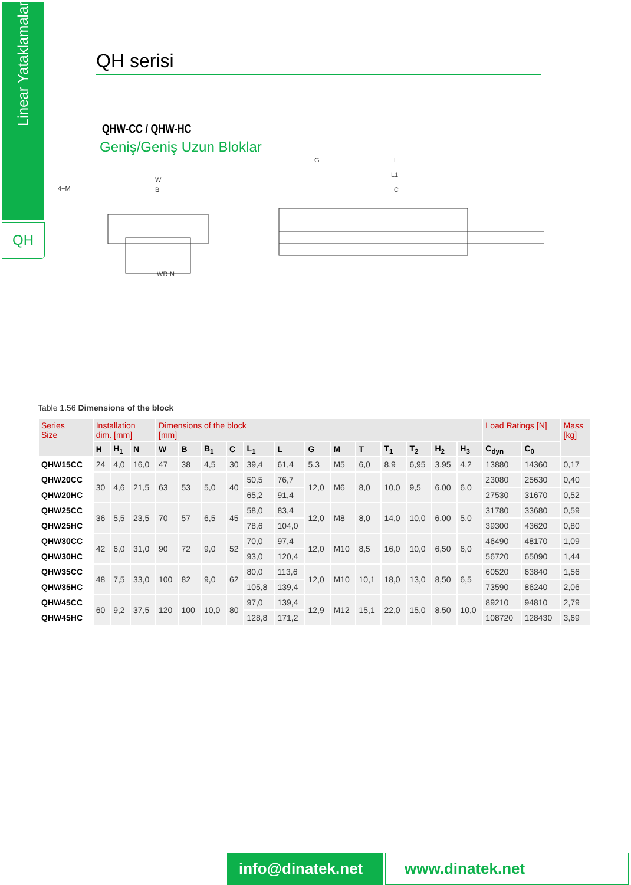Linear Yataklamalar
QH
QH serisi
QHW-CC / QHW-HC
Geniş/Geniş Uzun Bloklar
W
B
4−M
N
WR
G
L
L1
C
Table 1.56 Dimensions of the block
| Series Size | Installation dim. [mm] | | | Dimensions of the block [mm] | | | | | | | | | | | | | Load Ratings [N] | | Mass [kg] |
| --- | --- | --- | --- | --- | --- | --- | --- | --- | --- | --- | --- | --- | --- | --- | --- | --- | --- | --- | --- |
| | H | H<sub>1</sub> | N | W | B | B<sub>1</sub> | C | L<sub>1</sub> | L | G | M | T | T<sub>1</sub> | T<sub>2</sub> | H<sub>2</sub> | H<sub>3</sub> | C<sub>dyn</sub> | C<sub>0</sub> | |
| QHW15CC | 24 | 4,0 | 16,0 | 47 | 38 | 4,5 | 30 | 39,4 | 61,4 | 5,3 | M5 | 6,0 | 8,9 | 6,95 | 3,95 | 4,2 | 13880 | 14360 | 0,17 |
| QHW20CC | 30 | 4,6 | 21,5 | 63 | 53 | 5,0 | 40 | 50,5 | 76,7 | 12,0 | M6 | 8,0 | 10,0 | 9,5 | 6,00 | 6,0 | 23080 | 25630 | 0,40 |
| QHW20HC | | | | | | | | 65,2 | 91,4 | | | | | | | | 27530 | 31670 | 0,52 |
| QHW25CC | 36 | 5,5 | 23,5 | 70 | 57 | 6,5 | 45 | 58,0 | 83,4 | 12,0 | M8 | 8,0 | 14,0 | 10,0 | 6,00 | 5,0 | 31780 | 33680 | 0,59 |
| QHW25HC | | | | | | | | 78,6 | 104,0 | | | | | | | | 39300 | 43620 | 0,80 |
| QHW30CC | 42 | 6,0 | 31,0 | 90 | 72 | 9,0 | 52 | 70,0 | 97,4 | 12,0 | M10 | 8,5 | 16,0 | 10,0 | 6,50 | 6,0 | 46490 | 48170 | 1,09 |
| QHW30HC | | | | | | | | 93,0 | 120,4 | | | | | | | | 56720 | 65090 | 1,44 |
| QHW35CC | 48 | 7,5 | 33,0 | 100 | 82 | 9,0 | 62 | 80,0 | 113,6 | 12,0 | M10 | 10,1 | 18,0 | 13,0 | 8,50 | 6,5 | 60520 | 63840 | 1,56 |
| QHW35HC | | | | | | | | 105,8 | 139,4 | | | | | | | | 73590 | 86240 | 2,06 |
| QHW45CC | 60 | 9,2 | 37,5 | 120 | 100 | 10,0 | 80 | 97,0 | 139,4 | 12,9 | M12 | 15,1 | 22,0 | 15,0 | 8,50 | 10,0 | 89210 | 94810 | 2,79 |
| QHW45HC | | | | | | | | 128,8 | 171,2 | | | | | | | | 108720 | 128430 | 3,69 |
info@dinatek.net
www.dinatek.net